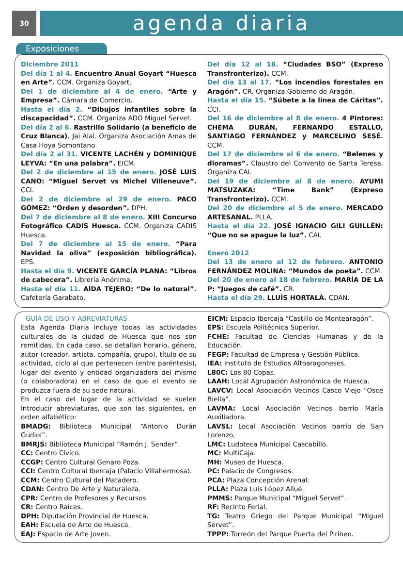30
agenda diaria
Exposiciones
Diciembre 2011
Del día 1 al 4. Encuentro Anual Goyart “Huesca en Arte”. CCM. Organiza Goyart.
Del 1 de diciembre al 4 de enero. “Arte y Empresa”. Cámara de Comercio.
Hasta el día 2. “Dibujos infantiles sobre la discapacidad”. CCM. Organiza ADO Miguel Servet.
Del día 2 al 6. Rastrillo Solidario (a beneficio de Cruz Blanca). Jai Alai. Organiza Asociación Amas de Casa Hoya Somontano.
Del día 2 al 31. VICENTE LACHÉN y DOMINIQUE LEYVA: “En una palabra”. EICM.
Del 2 de diciembre al 15 de enero. JOSÉ LUIS CANO: “Miguel Servet vs Michel Villeneuve”. CCI.
Del 2 de diciembre al 29 de enero. PACO GÓMEZ: “Orden y desorden”. DPH.
Del 7 de diciembre al 8 de enero. XIII Concurso Fotográfico CADIS Huesca. CCM. Organiza CADIS Huesca.
Del 7 de diciembre al 15 de enero. “Para Navidad la oliva” (exposición bibliográfica). EPS.
Hasta el día 9. VICENTE GARCÍA PLANA: “Libros de cabecera”. Librería Anónima.
Hasta el día 11. AIDA TEJERO: “De lo natural”. Cafetería Garabato.
Del día 12 al 18. “Ciudades BSO” (Expreso Transfronterizo). CCM.
Del día 13 al 17. “Los incendios forestales en Aragón”. CR. Organiza Gobierno de Aragón.
Hasta el día 15. “Súbete a la línea de Cáritas”. CCI.
Del 16 de diciembre al 8 de enero. 4 Pintores: CHEMA DURÁN, FERNANDO ESTALLO, SANTIAGO FERNÁNDEZ y MARCELINO SESÉ. CCM.
Del 17 de diciembre al 6 de enero. “Belenes y dioramas”. Claustro del Convento de Santa Teresa. Organiza CAI.
Del 19 de diciembre al 8 de enero. AYUMI MATSUZAKA: “Time Bank” (Expreso Transfronterizo). CCM.
Del 20 de diciembre al 5 de enero. MERCADO ARTESANAL. PLLA.
Hasta el día 22. JOSÉ IGNACIO GILI GUILLÉN: “Que no se apague la luz”. CAI.
Enero 2012
Del 13 de enero al 12 de febrero. ANTONIO FERNÁNDEZ MOLINA: “Mundos de poeta”. CCM.
Del 20 de enero al 18 de febrero. MARÍA DE LA P: “Juegos de café”. CR.
Hasta el día 29. LLUÍS HORTALÀ. CDAN.
GUÍA DE USO Y ABREVIATURAS
Esta Agenda Diaria incluye todas las actividades culturales de la ciudad de Huesca que nos son remitidas. En cada caso, se detallan horario, género, autor (creador, artista, compañía, grupo), título de su actividad, ciclo al que pertenecen (entre paréntesis), lugar del evento y entidad organizadora del mismo (o colaboradora) en el caso de que el evento se produzca fuera de su sede natural.
En el caso del lugar de la actividad se suelen introducir abreviaturas, que son las siguientes, en orden alfabético:
BMADG: Biblioteca Municipal “Antonio Durán Gudiol”.
BMRJS: Biblioteca Municipal “Ramón J. Sender”.
CC: Centro Cívico.
CCGP: Centro Cultural Genaro Poza.
CCI: Centro Cultural Ibercaja (Palacio Villahermosa).
CCM: Centro Cultural del Matadero.
CDAN: Centro De Arte y Naturaleza.
CPR: Centro de Profesores y Recursos.
CR: Centro Raíces.
DPH: Diputación Provincial de Huesca.
EAH: Escuela de Arte de Huesca.
EAJ: Espacio de Arte Joven.
EICM: Espacio Ibercaja “Castillo de Montearagón”.
EPS: Escuela Politécnica Superior.
FCHE: Facultad de Ciencias Humanas y de la Educación.
FEGP: Facultad de Empresa y Gestión Pública.
IEA: Instituto de Estudios Altoaragoneses.
L80C: Los 80 Copas.
LAAH: Local Agrupación Astronómica de Huesca.
LAVCV: Local Asociación Vecinos Casco Viejo “Osce Biella”.
LAVMA: Local Asociación Vecinos barrio María Auxiliadora.
LAVSL: Local Asociación Vecinos barrio de San Lorenzo.
LMC: Ludoteca Municipal Cascabillo.
MC: MultiCaja.
MH: Museo de Huesca.
PC: Palacio de Congresos.
PCA: Plaza Concepción Arenal.
PLLA: Plaza Luis López Allué.
PMMS: Parque Municipal “Miguel Servet”.
RF: Recinto Ferial.
TG: Teatro Griego del Parque Municipal “Miguel Servet”.
TPPP: Torreón del Parque Puerta del Pirineo.